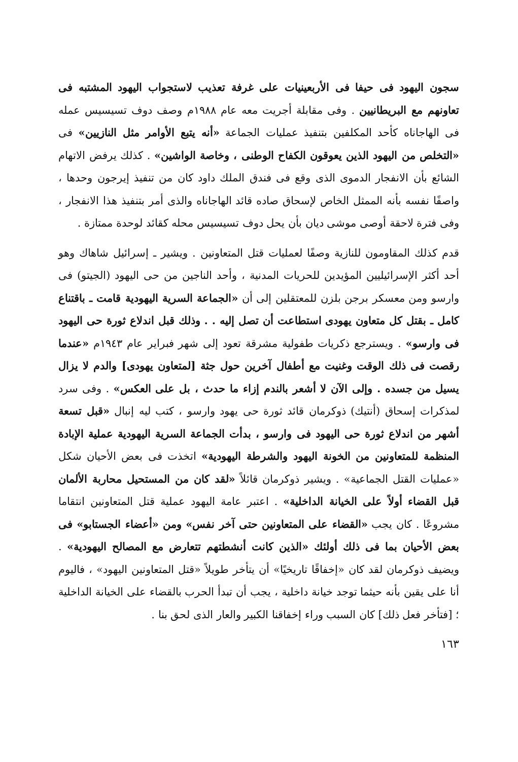سجون اليهود فى حيفا فى الأربعينيات على غرفة تعذيب لاستجواب اليهود المشتبه فى تعاونهم مع البريطانيين . وفى مقابلة أجريت معه عام ١٩٨٨م وصف دوف تسيسيس عمله فى الهاجاناه كأحد المكلفين بتنفيذ عمليات الجماعة «أنه يتبع الأوامر مثل النازيين» فى «التخلص من اليهود الذين يعوقون الكفاح الوطنى ، وخاصة الواشين» . كذلك يرفض الاتهام الشائع بأن الانفجار الدموى الذى وقع فى فندق الملك داود كان من تنفيذ إيرجون وحدها ، واصفًا نفسه بأنه الممثل الخاص لإسحاق صاده قائد الهاجاناه والذى أمر بتنفيذ هذا الانفجار ، وفى فترة لاحقة أوصى موشى ديان بأن يحل دوف تسيسيس محله كقائد لوحدة ممتازة .
قدم كذلك المقاومون للنازية وصفًا لعمليات قتل المتعاونين . ويشير ـ إسرائيل شاهاك وهو أحد أكثر الإسرائيليين المؤيدين للحريات المدنية ، وأحد الناجين من حى اليهود (الجيتو) فى وارسو ومن معسكر برجن بلزن للمعتقلين إلى أن «الجماعة السرية اليهودية قامت ـ باقتناع كامل ـ بقتل كل متعاون يهودى استطاعت أن تصل إليه . . وذلك قبل اندلاع ثورة حى اليهود فى وارسو» . ويسترجع ذكريات طفولية مشرقة تعود إلى شهر فبراير عام ١٩٤٣م «عندما رقصت فى ذلك الوقت وغنيت مع أطفال آخرين حول جثة [لمتعاون يهودى] والدم لا يزال يسيل من جسده . وإلى الآن لا أشعر بالندم إزاء ما حدث ، بل على العكس» . وفى سرد لمذكرات إسحاق (أنتيك) ذوكرمان قائد ثورة حى يهود وارسو ، كتب ليه إنبال «قبل تسعة أشهر من اندلاع ثورة حى اليهود فى وارسو ، بدأت الجماعة السرية اليهودية عملية الإبادة المنظمة للمتعاونين من الخونة اليهود والشرطة اليهودية» اتخذت فى بعض الأحيان شكل «عمليات القتل الجماعية» . ويشير ذوكرمان قائلاً «لقد كان من المستحيل محاربة الألمان قبل القضاء أولاً على الخيانة الداخلية» . اعتبر عامة اليهود عملية قتل المتعاونين انتقاما مشروعًا . كان يجب «القضاء على المتعاونين حتى آخر نفس» ومن «أعضاء الجستابو» فى بعض الأحيان بما فى ذلك أولئك «الذين كانت أنشطتهم تتعارض مع المصالح اليهودية» . ويضيف ذوكرمان لقد كان «إخفاقًا تاريخيًا» أن يتأخر طويلاً «قتل المتعاونين اليهود» ، فاليوم أنا على يقين بأنه حيثما توجد خيانة داخلية ، يجب أن تبدأ الحرب بالقضاء على الخيانة الداخلية ؛ [فتأخر فعل ذلك] كان السبب وراء إخفاقنا الكبير والعار الذى لحق بنا .
١٦٣